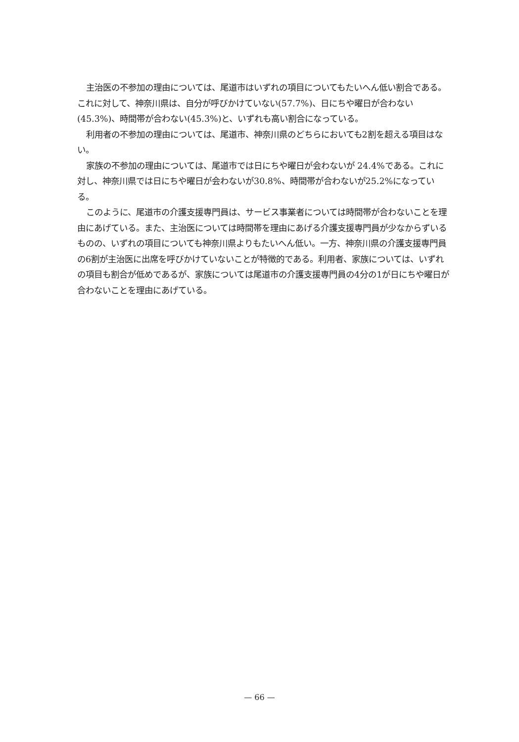主治医の不参加の理由については、尾道市はいずれの項目についてもたいへん低い割合である。これに対して、神奈川県は、自分が呼びかけていない(57.7%)、日にちや曜日が合わない(45.3%)、時間帯が合わない(45.3%)と、いずれも高い割合になっている。
利用者の不参加の理由については、尾道市、神奈川県のどちらにおいても2割を超える項目はない。
家族の不参加の理由については、尾道市では日にちや曜日が会わないが 24.4%である。これに対し、神奈川県では日にちや曜日が会わないが30.8%、時間帯が合わないが25.2%になっている。
このように、尾道市の介護支援専門員は、サービス事業者については時間帯が合わないことを理由にあげている。また、主治医については時間帯を理由にあげる介護支援専門員が少なからずいるものの、いずれの項目についても神奈川県よりもたいへん低い。一方、神奈川県の介護支援専門員の6割が主治医に出席を呼びかけていないことが特徴的である。利用者、家族については、いずれの項目も割合が低めであるが、家族については尾道市の介護支援専門員の4分の1が日にちや曜日が合わないことを理由にあげている。
— 66 —